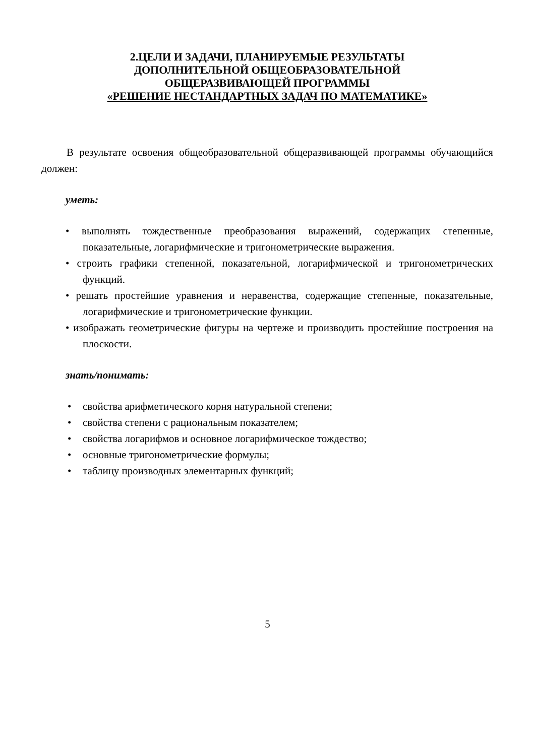2.ЦЕЛИ И ЗАДАЧИ, ПЛАНИРУЕМЫЕ РЕЗУЛЬТАТЫ
ДОПОЛНИТЕЛЬНОЙ ОБЩЕОБРАЗОВАТЕЛЬНОЙ
ОБЩЕРАЗВИВАЮЩЕЙ ПРОГРАММЫ
«РЕШЕНИЕ НЕСТАНДАРТНЫХ ЗАДАЧ ПО МАТЕМАТИКЕ»
В результате освоения общеобразовательной общеразвивающей программы обучающийся должен:
уметь:
• выполнять тождественные преобразования выражений, содержащих степенные, показательные, логарифмические и тригонометрические выражения.
• строить графики степенной, показательной, логарифмической и тригонометрических функций.
• решать простейшие уравнения и неравенства, содержащие степенные, показательные, логарифмические и тригонометрические функции.
• изображать геометрические фигуры на чертеже и производить простейшие построения на плоскости.
знать/понимать:
• свойства арифметического корня натуральной степени;
• свойства степени с рациональным показателем;
• свойства логарифмов и основное логарифмическое тождество;
• основные тригонометрические формулы;
• таблицу производных элементарных функций;
5